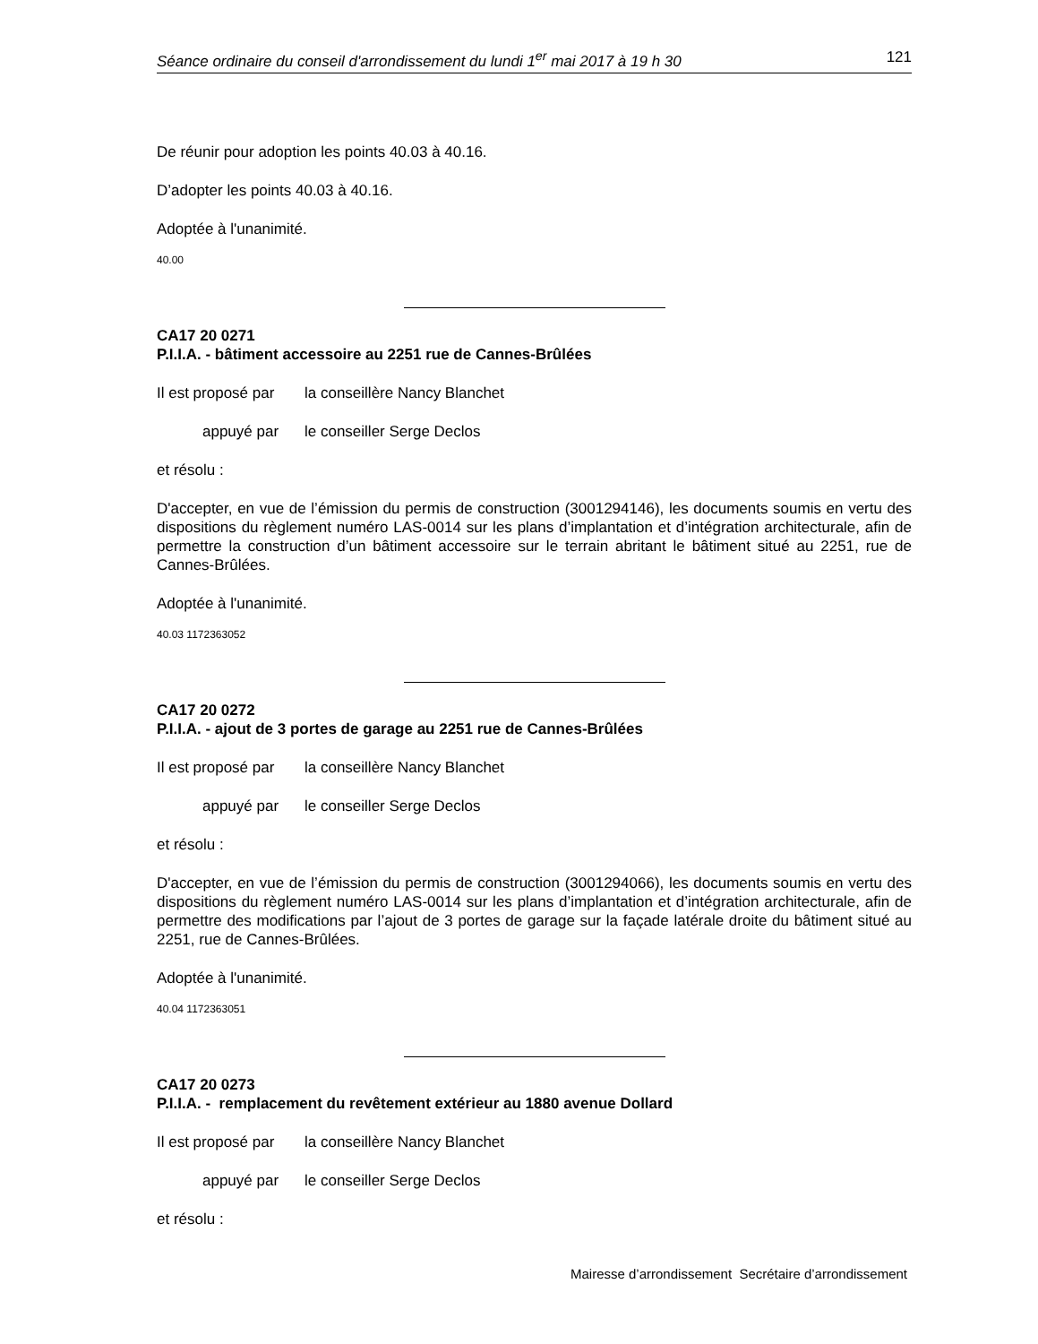Séance ordinaire du conseil d'arrondissement du lundi 1<sup>er</sup> mai 2017 à 19 h 30 121
De réunir pour adoption les points 40.03 à 40.16.
D’adopter les points 40.03 à 40.16.
Adoptée à l'unanimité.
40.00
CA17 20 0271
P.I.I.A. - bâtiment accessoire au 2251 rue de Cannes-Brûlées
Il est proposé par la conseillère Nancy Blanchet
appuyé par le conseiller Serge Declos
et résolu :
D'accepter, en vue de l’émission du permis de construction (3001294146), les documents soumis en vertu des dispositions du règlement numéro LAS-0014 sur les plans d’implantation et d’intégration architecturale, afin de permettre la construction d’un bâtiment accessoire sur le terrain abritant le bâtiment situé au 2251, rue de Cannes-Brûlées.
Adoptée à l'unanimité.
40.03 1172363052
CA17 20 0272
P.I.I.A. - ajout de 3 portes de garage au 2251 rue de Cannes-Brûlées
Il est proposé par la conseillère Nancy Blanchet
appuyé par le conseiller Serge Declos
et résolu :
D'accepter, en vue de l’émission du permis de construction (3001294066), les documents soumis en vertu des dispositions du règlement numéro LAS-0014 sur les plans d’implantation et d’intégration architecturale, afin de permettre des modifications par l’ajout de 3 portes de garage sur la façade latérale droite du bâtiment situé au 2251, rue de Cannes-Brûlées.
Adoptée à l'unanimité.
40.04 1172363051
CA17 20 0273
P.I.I.A. - remplacement du revêtement extérieur au 1880 avenue Dollard
Il est proposé par la conseillère Nancy Blanchet
appuyé par le conseiller Serge Declos
et résolu :
Mairesse d’arrondissement Secrétaire d’arrondissement